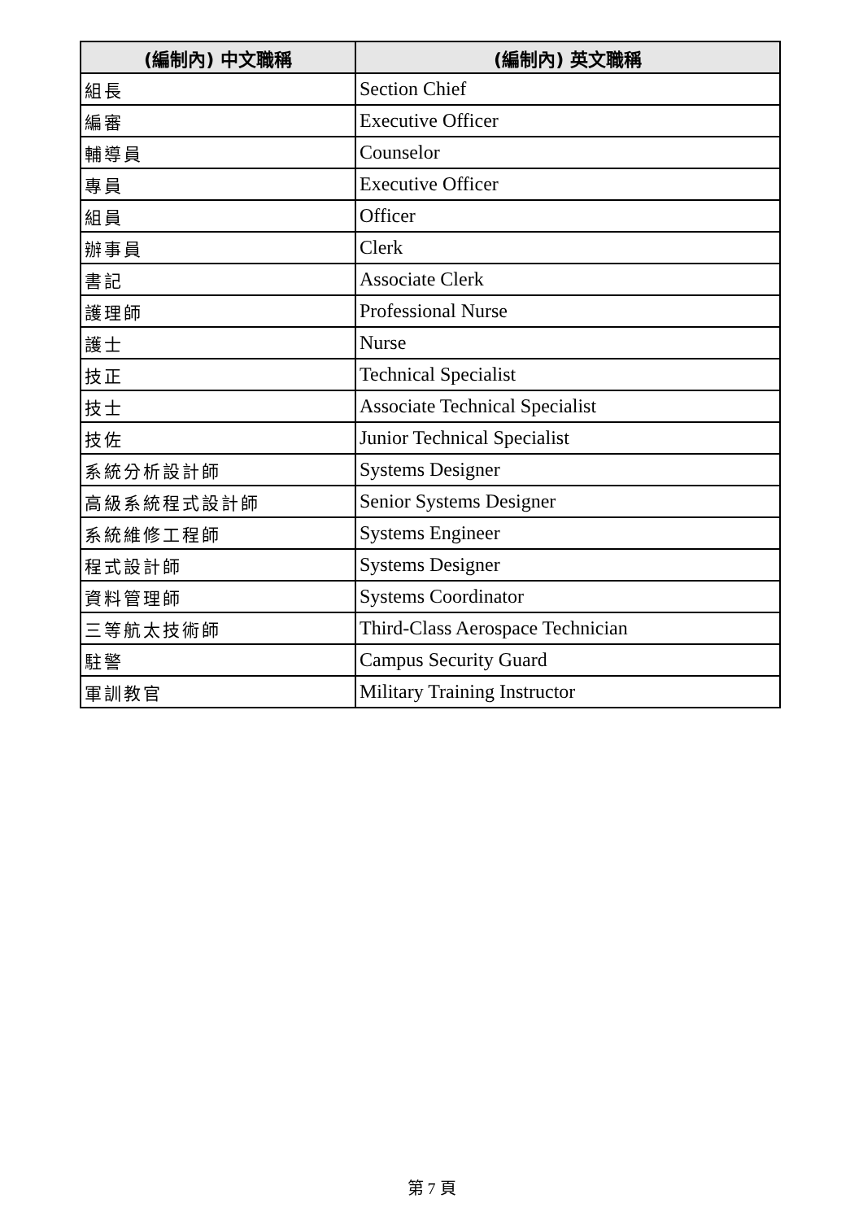| (編制內) 中文職稱 | (編制內) 英文職稱 |
| --- | --- |
| 組長 | Section Chief |
| 編審 | Executive Officer |
| 輔導員 | Counselor |
| 專員 | Executive Officer |
| 組員 | Officer |
| 辦事員 | Clerk |
| 書記 | Associate Clerk |
| 護理師 | Professional Nurse |
| 護士 | Nurse |
| 技正 | Technical Specialist |
| 技士 | Associate Technical Specialist |
| 技佐 | Junior Technical Specialist |
| 系統分析設計師 | Systems Designer |
| 高級系統程式設計師 | Senior Systems Designer |
| 系統維修工程師 | Systems Engineer |
| 程式設計師 | Systems Designer |
| 資料管理師 | Systems Coordinator |
| 三等航太技術師 | Third-Class Aerospace Technician |
| 駐警 | Campus Security Guard |
| 軍訓教官 | Military Training Instructor |
第 7 頁